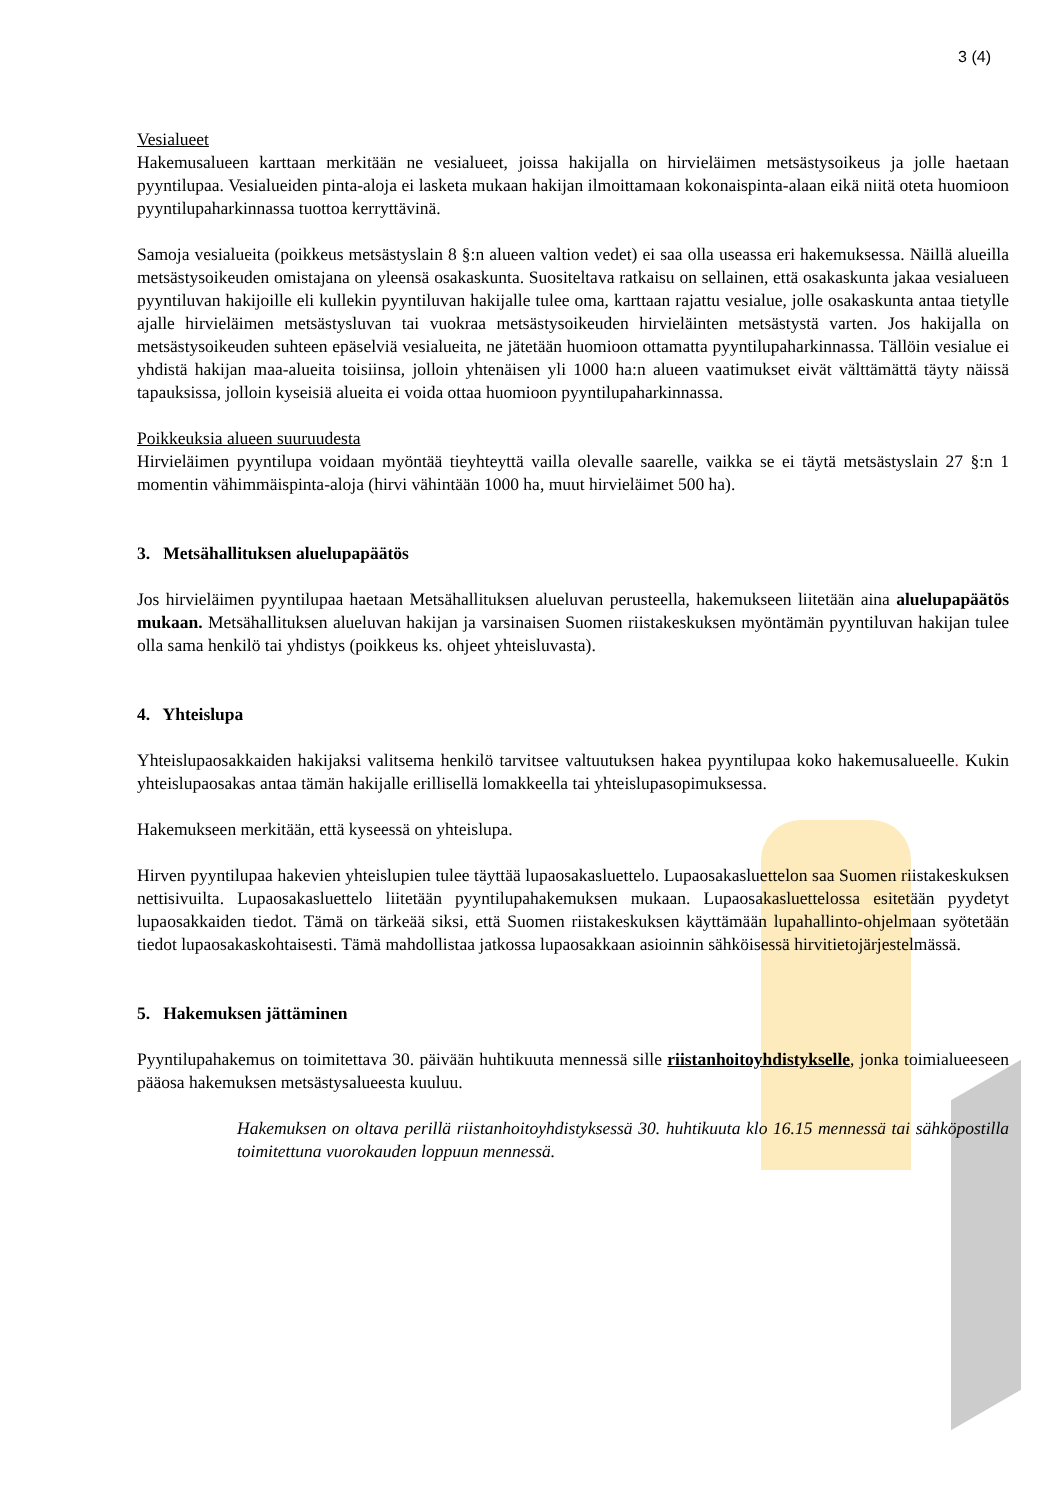3 (4)
Vesialueet
Hakemusalueen karttaan merkitään ne vesialueet, joissa hakijalla on hirvieläimen metsästysoikeus ja jolle haetaan pyyntilupaa. Vesialueiden pinta-aloja ei lasketa mukaan hakijan ilmoittamaan kokonaispinta-alaan eikä niitä oteta huomioon pyyntilupaharkinnassa tuottoa kerryttävinä.
Samoja vesialueita (poikkeus metsästyslain 8 §:n alueen valtion vedet) ei saa olla useassa eri hakemuksessa. Näillä alueilla metsästysoikeuden omistajana on yleensä osakaskunta. Suositeltava ratkaisu on sellainen, että osakaskunta jakaa vesialueen pyyntiluvan hakijoille eli kullekin pyyntiluvan hakijalle tulee oma, karttaan rajattu vesialue, jolle osakaskunta antaa tietylle ajalle hirvieläimen metsästysluvan tai vuokraa metsästysoikeuden hirvieläinten metsästystä varten. Jos hakijalla on metsästysoikeuden suhteen epäselviä vesialueita, ne jätetään huomioon ottamatta pyyntilupaharkinnassa. Tällöin vesialue ei yhdistä hakijan maa-alueita toisiinsa, jolloin yhtenäisen yli 1000 ha:n alueen vaatimukset eivät välttämättä täyty näissä tapauksissa, jolloin kyseisiä alueita ei voida ottaa huomioon pyyntilupaharkinnassa.
Poikkeuksia alueen suuruudesta
Hirvieläimen pyyntilupa voidaan myöntää tieyhteyttä vailla olevalle saarelle, vaikka se ei täytä metsästyslain 27 §:n 1 momentin vähimmäispinta-aloja (hirvi vähintään 1000 ha, muut hirvieläimet 500 ha).
3. Metsähallituksen aluelupapäätös
Jos hirvieläimen pyyntilupaa haetaan Metsähallituksen alueluvan perusteella, hakemukseen liitetään aina aluelupapäätös mukaan. Metsähallituksen alueluvan hakijan ja varsinaisen Suomen riistakeskuksen myöntämän pyyntiluvan hakijan tulee olla sama henkilö tai yhdistys (poikkeus ks. ohjeet yhteisluvasta).
4. Yhteislupa
Yhteislupaosakkaiden hakijaksi valitsema henkilö tarvitsee valtuutuksen hakea pyyntilupaa koko hakemusalueelle. Kukin yhteislupaosakas antaa tämän hakijalle erillisellä lomakkeella tai yhteislupasopimuksessa.
Hakemukseen merkitään, että kyseessä on yhteislupa.
Hirven pyyntilupaa hakevien yhteislupien tulee täyttää lupaosakasluettelo. Lupaosakasluettelon saa Suomen riistakeskuksen nettisivuilta. Lupaosakasluettelo liitetään pyyntilupahakemuksen mukaan. Lupaosakasluettelossa esitetään pyydetyt lupaosakkaiden tiedot. Tämä on tärkeää siksi, että Suomen riistakeskuksen käyttämään lupahallinto-ohjelmaan syötetään tiedot lupaosakaskohtaisesti. Tämä mahdollistaa jatkossa lupaosakkaan asioinnin sähköisessä hirvitietojärjestelmässä.
5. Hakemuksen jättäminen
Pyyntilupahakemus on toimitettava 30. päivään huhtikuuta mennessä sille riistanhoitoyhdistykselle, jonka toimialueeseen pääosa hakemuksen metsästysalueesta kuuluu.
Hakemuksen on oltava perillä riistanhoitoyhdistyksessä 30. huhtikuuta klo 16.15 mennessä tai sähköpostilla toimitettuna vuorokauden loppuun mennessä.